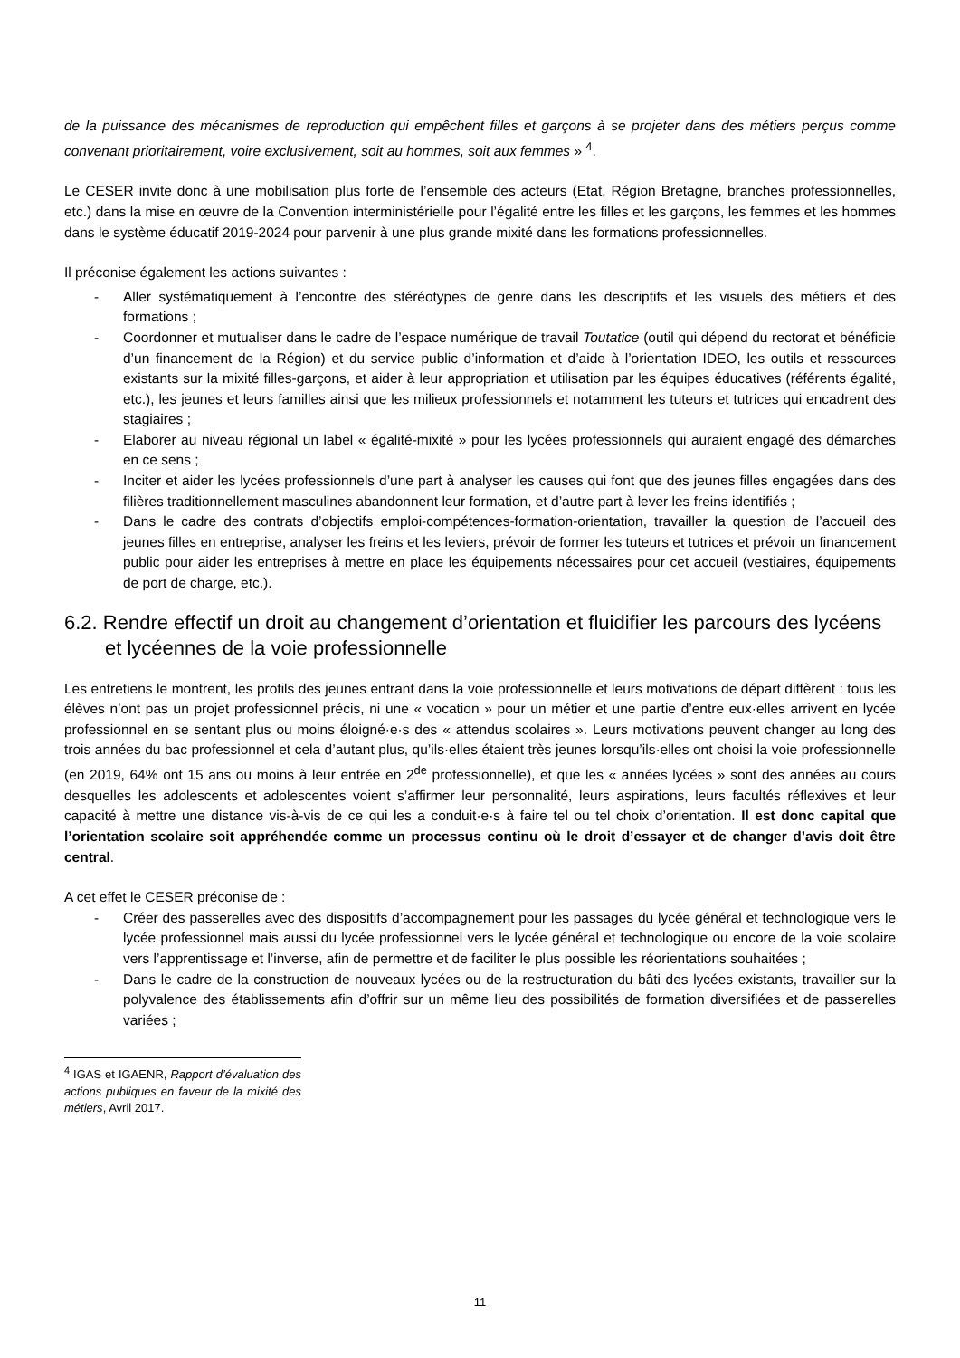de la puissance des mécanismes de reproduction qui empêchent filles et garçons à se projeter dans des métiers perçus comme convenant prioritairement, voire exclusivement, soit au hommes, soit aux femmes » <sup>4</sup>.
Le CESER invite donc à une mobilisation plus forte de l’ensemble des acteurs (Etat, Région Bretagne, branches professionnelles, etc.) dans la mise en œuvre de la Convention interministérielle pour l’égalité entre les filles et les garçons, les femmes et les hommes dans le système éducatif 2019-2024 pour parvenir à une plus grande mixité dans les formations professionnelles.
Il préconise également les actions suivantes :
- Aller systématiquement à l’encontre des stéréotypes de genre dans les descriptifs et les visuels des métiers et des formations ;
- Coordonner et mutualiser dans le cadre de l’espace numérique de travail Toutatice (outil qui dépend du rectorat et bénéficie d’un financement de la Région) et du service public d’information et d’aide à l’orientation IDEO, les outils et ressources existants sur la mixité filles-garçons, et aider à leur appropriation et utilisation par les équipes éducatives (référents égalité, etc.), les jeunes et leurs familles ainsi que les milieux professionnels et notamment les tuteurs et tutrices qui encadrent des stagiaires ;
- Elaborer au niveau régional un label « égalité-mixité » pour les lycées professionnels qui auraient engagé des démarches en ce sens ;
- Inciter et aider les lycées professionnels d’une part à analyser les causes qui font que des jeunes filles engagées dans des filières traditionnellement masculines abandonnent leur formation, et d’autre part à lever les freins identifiés ;
- Dans le cadre des contrats d’objectifs emploi-compétences-formation-orientation, travailler la question de l’accueil des jeunes filles en entreprise, analyser les freins et les leviers, prévoir de former les tuteurs et tutrices et prévoir un financement public pour aider les entreprises à mettre en place les équipements nécessaires pour cet accueil (vestiaires, équipements de port de charge, etc.).
6.2. Rendre effectif un droit au changement d’orientation et fluidifier les parcours des lycéens et lycéennes de la voie professionnelle
Les entretiens le montrent, les profils des jeunes entrant dans la voie professionnelle et leurs motivations de départ diffèrent : tous les élèves n’ont pas un projet professionnel précis, ni une « vocation » pour un métier et une partie d’entre eux·elles arrivent en lycée professionnel en se sentant plus ou moins éloigné·e·s des « attendus scolaires ». Leurs motivations peuvent changer au long des trois années du bac professionnel et cela d’autant plus, qu’ils·elles étaient très jeunes lorsqu’ils·elles ont choisi la voie professionnelle (en 2019, 64% ont 15 ans ou moins à leur entrée en 2<sup>de</sup> professionnelle), et que les « années lycées » sont des années au cours desquelles les adolescents et adolescentes voient s’affirmer leur personnalité, leurs aspirations, leurs facultés réflexives et leur capacité à mettre une distance vis-à-vis de ce qui les a conduit·e·s à faire tel ou tel choix d’orientation. Il est donc capital que l’orientation scolaire soit appréhendée comme un processus continu où le droit d’essayer et de changer d’avis doit être central.
A cet effet le CESER préconise de :
- Créer des passerelles avec des dispositifs d’accompagnement pour les passages du lycée général et technologique vers le lycée professionnel mais aussi du lycée professionnel vers le lycée général et technologique ou encore de la voie scolaire vers l’apprentissage et l’inverse, afin de permettre et de faciliter le plus possible les réorientations souhaitées ;
- Dans le cadre de la construction de nouveaux lycées ou de la restructuration du bâti des lycées existants, travailler sur la polyvalence des établissements afin d’offrir sur un même lieu des possibilités de formation diversifiées et de passerelles variées ;
<sup>4</sup> IGAS et IGAENR, Rapport d’évaluation des actions publiques en faveur de la mixité des métiers, Avril 2017.
11